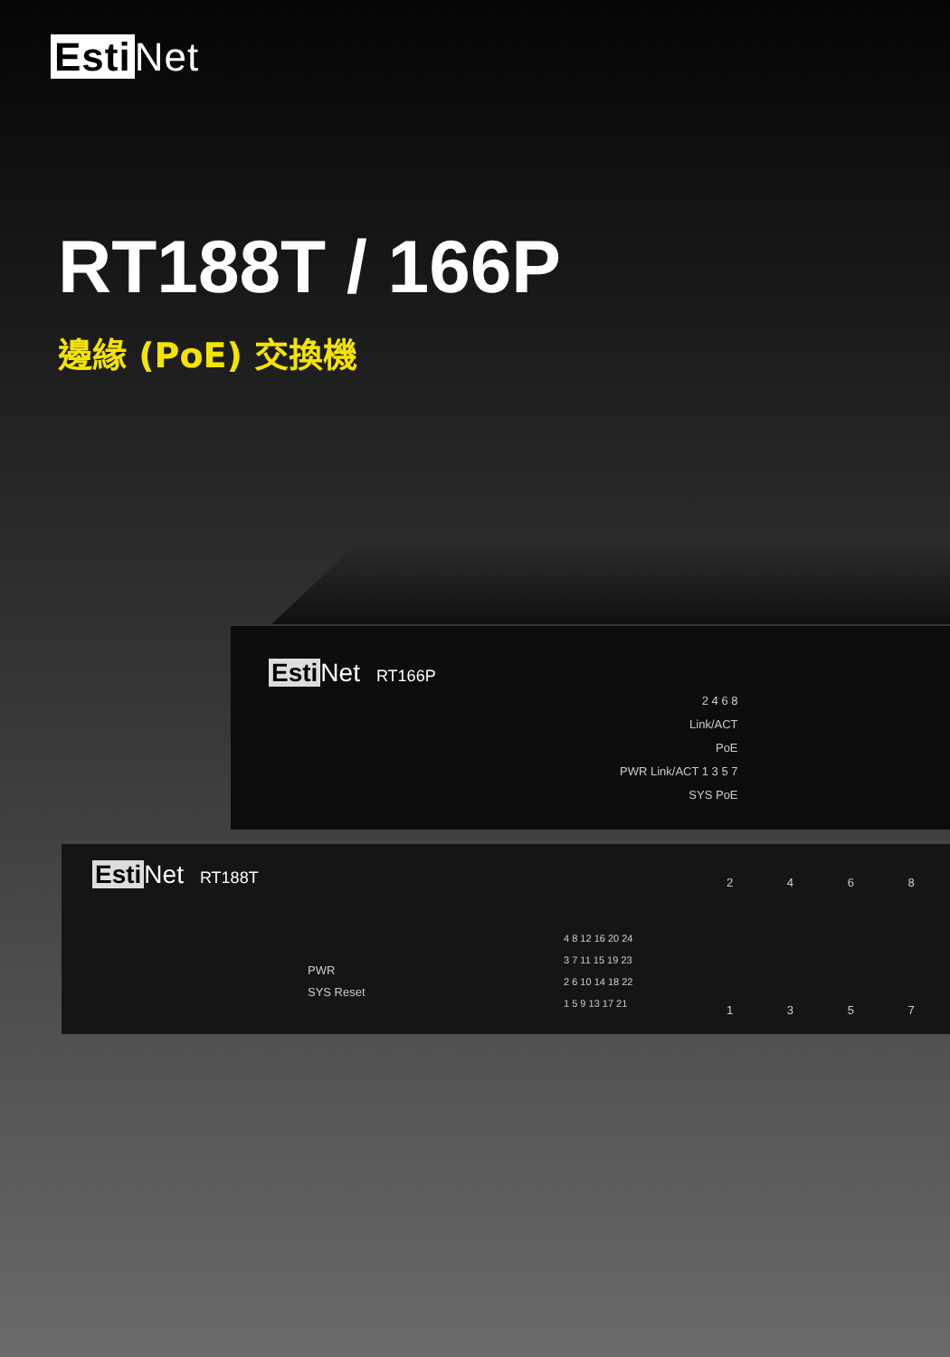Esti Net
RT188T / 166P
邊緣 (PoE) 交換機
Esti Net RT166P
2 4 6 8
Link/ACT
PoE
PWR Link/ACT 1 3 5 7
SYS PoE
Esti Net RT188T
PWR
SYS Reset
4 8 12 16 20 24
3 7 11 15 19 23
2 6 10 14 18 22
1 5 9 13 17 21
2 4 6 8
1 3 5 7